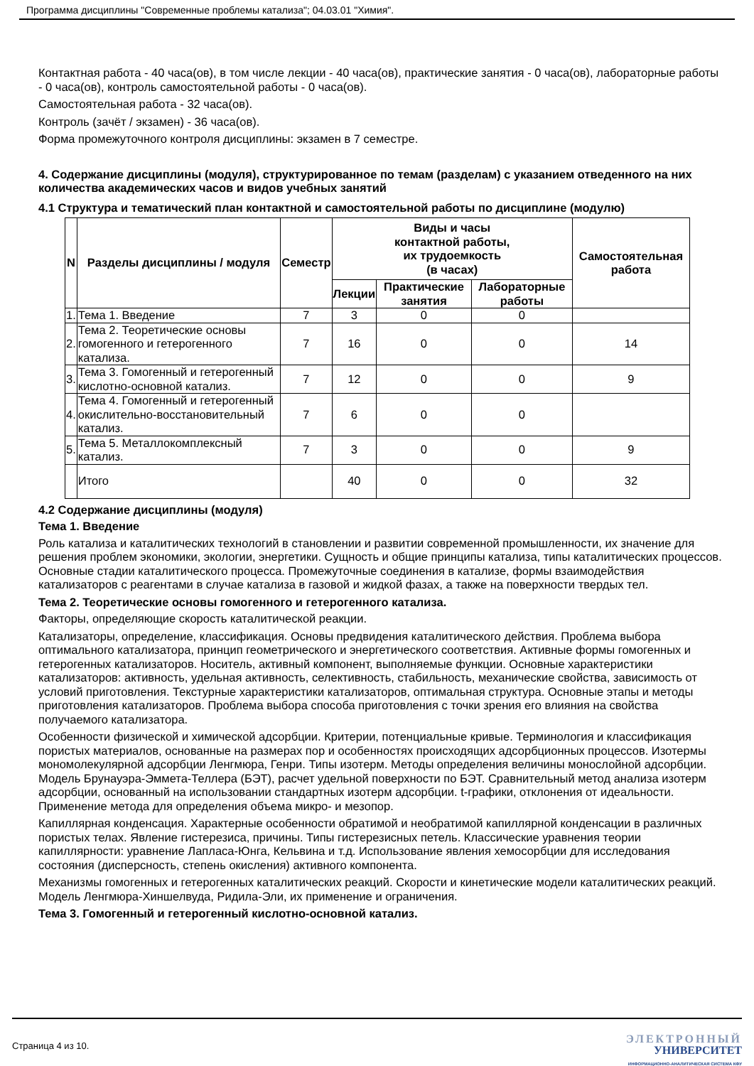Программа дисциплины "Современные проблемы катализа"; 04.03.01 "Химия".
Контактная работа - 40 часа(ов), в том числе лекции - 40 часа(ов), практические занятия - 0 часа(ов), лабораторные работы - 0 часа(ов), контроль самостоятельной работы - 0 часа(ов).
Самостоятельная работа - 32 часа(ов).
Контроль (зачёт / экзамен) - 36 часа(ов).
Форма промежуточного контроля дисциплины: экзамен в 7 семестре.
4. Содержание дисциплины (модуля), структурированное по темам (разделам) с указанием отведенного на них количества академических часов и видов учебных занятий
4.1 Структура и тематический план контактной и самостоятельной работы по дисциплине (модулю)
| N | Разделы дисциплины / модуля | Семестр | Виды и часы контактной работы, их трудоемкость (в часах) | | | Самостоятельная работа |
| --- | --- | --- | --- | --- | --- | --- |
| | | | Лекции | Практические занятия | Лабораторные работы | |
| 1. | Тема 1. Введение | 7 | 3 | 0 | 0 | |
| 2. | Тема 2. Теоретические основы гомогенного и гетерогенного катализа. | 7 | 16 | 0 | 0 | 14 |
| 3. | Тема 3. Гомогенный и гетерогенный кислотно-основной катализ. | 7 | 12 | 0 | 0 | 9 |
| 4. | Тема 4. Гомогенный и гетерогенный окислительно-восстановительный катализ. | 7 | 6 | 0 | 0 | |
| 5. | Тема 5. Металлокомплексный катализ. | 7 | 3 | 0 | 0 | 9 |
| | Итого | | 40 | 0 | 0 | 32 |
4.2 Содержание дисциплины (модуля)
Тема 1. Введение
Роль катализа и каталитических технологий в становлении и развитии современной промышленности, их значение для решения проблем экономики, экологии, энергетики. Сущность и общие принципы катализа, типы каталитических процессов. Основные стадии каталитического процесса. Промежуточные соединения в катализе, формы взаимодействия катализаторов с реагентами в случае катализа в газовой и жидкой фазах, а также на поверхности твердых тел.
Тема 2. Теоретические основы гомогенного и гетерогенного катализа.
Факторы, определяющие скорость каталитической реакции.
Катализаторы, определение, классификация. Основы предвидения каталитического действия. Проблема выбора оптимального катализатора, принцип геометрического и энергетического соответствия. Активные формы гомогенных и гетерогенных катализаторов. Носитель, активный компонент, выполняемые функции. Основные характеристики катализаторов: активность, удельная активность, селективность, стабильность, механические свойства, зависимость от условий приготовления. Текстурные характеристики катализаторов, оптимальная структура. Основные этапы и методы приготовления катализаторов. Проблема выбора способа приготовления с точки зрения его влияния на свойства получаемого катализатора.
Особенности физической и химической адсорбции. Критерии, потенциальные кривые. Терминология и классификация пористых материалов, основанные на размерах пор и особенностях происходящих адсорбционных процессов. Изотермы мономолекулярной адсорбции Ленгмюра, Генри. Типы изотерм. Методы определения величины монослойной адсорбции. Модель Брунауэра-Эммета-Теллера (БЭТ), расчет удельной поверхности по БЭТ. Сравнительный метод анализа изотерм адсорбции, основанный на использовании стандартных изотерм адсорбции. t-графики, отклонения от идеальности. Применение метода для определения объема микро- и мезопор.
Капиллярная конденсация. Характерные особенности обратимой и необратимой капиллярной конденсации в различных пористых телах. Явление гистерезиса, причины. Типы гистерезисных петель. Классические уравнения теории капиллярности: уравнение Лапласа-Юнга, Кельвина и т.д. Использование явления хемосорбции для исследования состояния (дисперсность, степень окисления) активного компонента.
Механизмы гомогенных и гетерогенных каталитических реакций. Скорости и кинетические модели каталитических реакций. Модель Ленгмюра-Хиншелвуда, Ридила-Эли, их применение и ограничения.
Тема 3. Гомогенный и гетерогенный кислотно-основной катализ.
Страница 4 из 10.
ЭЛЕКТРОННЫЙ
УНИВЕРСИТЕТ
ИНФОРМАЦИОННО-АНАЛИТИЧЕСКАЯ СИСТЕМА КФУ